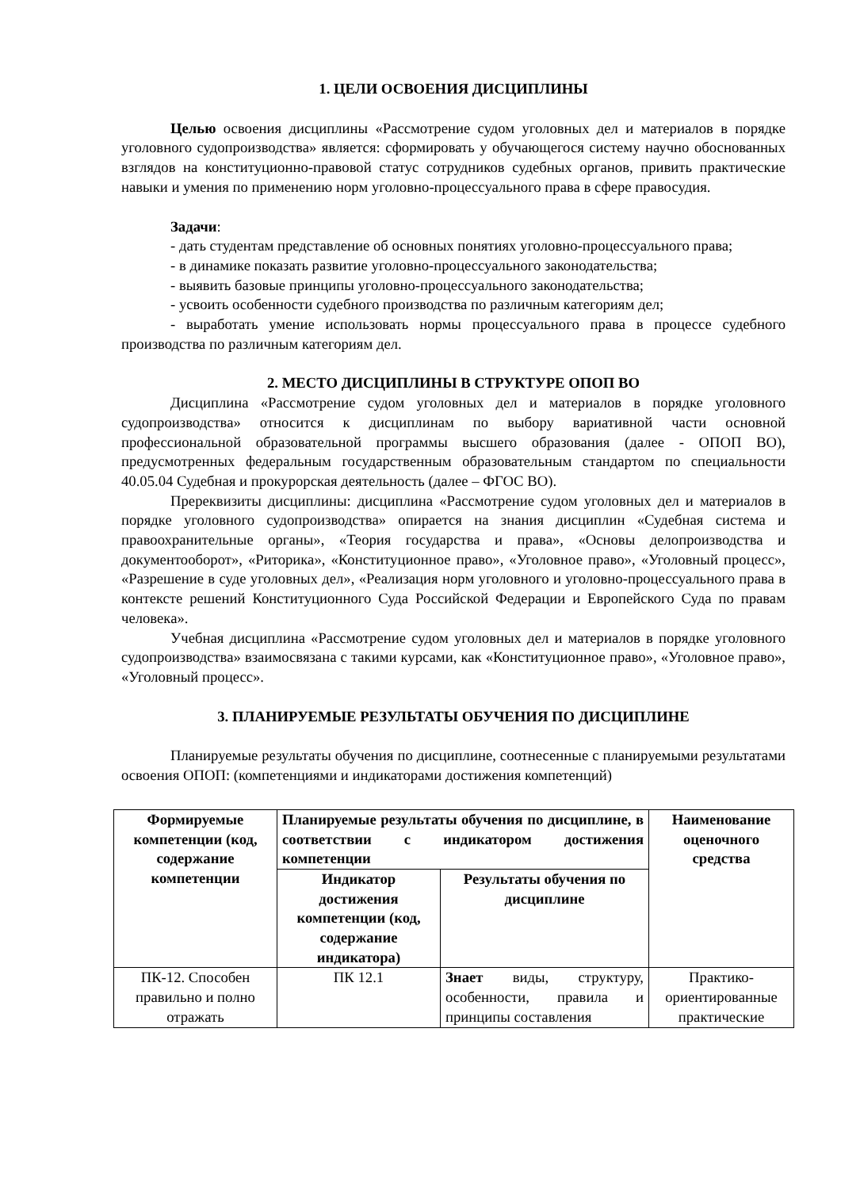1. ЦЕЛИ ОСВОЕНИЯ ДИСЦИПЛИНЫ
Целью освоения дисциплины «Рассмотрение судом уголовных дел и материалов в порядке уголовного судопроизводства» является: сформировать у обучающегося систему научно обоснованных взглядов на конституционно-правовой статус сотрудников судебных органов, привить практические навыки и умения по применению норм уголовно-процессуального права в сфере правосудия.
Задачи:
- дать студентам представление об основных понятиях уголовно-процессуального права;
- в динамике показать развитие уголовно-процессуального законодательства;
- выявить базовые принципы уголовно-процессуального законодательства;
- усвоить особенности судебного производства по различным категориям дел;
- выработать умение использовать нормы процессуального права в процессе судебного производства по различным категориям дел.
2. МЕСТО ДИСЦИПЛИНЫ В СТРУКТУРЕ ОПОП ВО
Дисциплина «Рассмотрение судом уголовных дел и материалов в порядке уголовного судопроизводства» относится к дисциплинам по выбору вариативной части основной профессиональной образовательной программы высшего образования (далее - ОПОП ВО), предусмотренных федеральным государственным образовательным стандартом по специальности 40.05.04 Судебная и прокурорская деятельность (далее – ФГОС ВО).
Пререквизиты дисциплины: дисциплина «Рассмотрение судом уголовных дел и материалов в порядке уголовного судопроизводства» опирается на знания дисциплин «Судебная система и правоохранительные органы», «Теория государства и права», «Основы делопроизводства и документооборот», «Риторика», «Конституционное право», «Уголовное право», «Уголовный процесс», «Разрешение в суде уголовных дел», «Реализация норм уголовного и уголовно-процессуального права в контексте решений Конституционного Суда Российской Федерации и Европейского Суда по правам человека».
Учебная дисциплина «Рассмотрение судом уголовных дел и материалов в порядке уголовного судопроизводства» взаимосвязана с такими курсами, как «Конституционное право», «Уголовное право», «Уголовный процесс».
3. ПЛАНИРУЕМЫЕ РЕЗУЛЬТАТЫ ОБУЧЕНИЯ ПО ДИСЦИПЛИНЕ
Планируемые результаты обучения по дисциплине, соотнесенные с планируемыми результатами освоения ОПОП: (компетенциями и индикаторами достижения компетенций)
| Формируемые компетенции (код, содержание компетенции | Планируемые результаты обучения по дисциплине, в соответствии с индикатором достижения компетенции | | Наименование оценочного средства |
| --- | --- | --- | --- |
| | Индикатор достижения компетенции (код, содержание индикатора) | Результаты обучения по дисциплине | |
| ПК-12. Способен правильно и полно отражать | ПК 12.1 | Знает виды, структуру, особенности, правила и принципы составления | Практико-ориентированные практические |